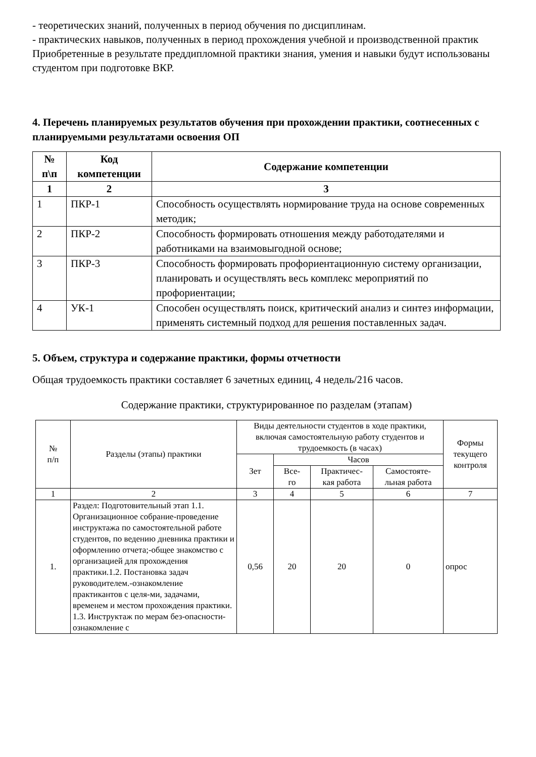- теоретических знаний, полученных в период обучения по дисциплинам.
- практических навыков, полученных в период прохождения учебной и производственной практик
Приобретенные в результате преддипломной практики знания, умения и навыки будут использованы студентом при подготовке ВКР.
4. Перечень планируемых результатов обучения при прохождении практики, соотнесенных с планируемыми результатами освоения ОП
| № п\п | Код компетенции | Содержание компетенции |
| --- | --- | --- |
| 1 | 2 | 3 |
| 1 | ПКР-1 | Способность осуществлять нормирование труда на основе современных методик; |
| 2 | ПКР-2 | Способность формировать отношения между работодателями и работниками на взаимовыгодной основе; |
| 3 | ПКР-3 | Способность формировать профориентационную систему организации, планировать и осуществлять весь комплекс мероприятий по профориентации; |
| 4 | УК-1 | Способен осуществлять поиск, критический анализ и синтез информации, применять системный подход для решения поставленных задач. |
5. Объем, структура и содержание практики, формы отчетности
Общая трудоемкость практики составляет 6 зачетных единиц, 4 недель/216 часов.
Содержание практики, структурированное по разделам (этапам)
| № п/п | Разделы (этапы) практики | Виды деятельности студентов в ходе практики, включая самостоятельную работу студентов и трудоемкость (в часах) | | | | Формы текущего контроля |
| --- | --- | --- | --- | --- | --- | --- |
| | | Зет | Часов | | | |
| | | | Все- го | Практичес- кая работа | Самостояте- льная работа | |
| 1 | 2 | 3 | 4 | 5 | 6 | 7 |
| 1. | Раздел: Подготовительный этап 1.1. Организационное собрание-проведение инструктажа по самостоятельной работе студентов, по ведению дневника практики и оформлению отчета;-общее знакомство с организацией для прохождения практики.1.2. Постановка задач руководителем.-ознакомление практикантов с целя-ми, задачами, временем и местом прохождения практики. 1.3. Инструктаж по мерам без-опасности- ознакомление с | 0,56 | 20 | 20 | 0 | опрос |